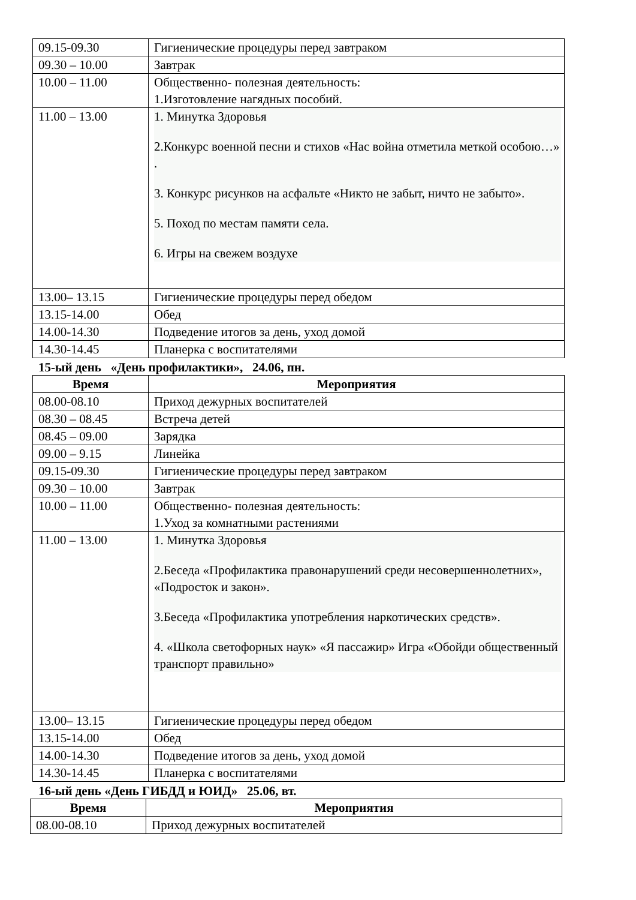| 09.15-09.30 | Гигиенические процедуры перед завтраком |
| 09.30 – 10.00 | Завтрак |
| 10.00 – 11.00 | Общественно- полезная деятельность: 1.Изготовление нагядных пособий. |
| 11.00 – 13.00 | 1. Минутка Здоровья 2.Конкурс военной песни и стихов «Нас война отметила меткой особою…» . 3. Конкурс рисунков на асфальте «Никто не забыт, ничто не забыто». 5. Поход по местам памяти села. 6. Игры на свежем воздухе |
| 13.00– 13.15 | Гигиенические процедуры перед обедом |
| 13.15-14.00 | Обед |
| 14.00-14.30 | Подведение итогов за день, уход домой |
| 14.30-14.45 | Планерка с воспитателями |
15-ый день «День профилактики», 24.06, пн.
| Время | Мероприятия |
| --- | --- |
| 08.00-08.10 | Приход дежурных воспитателей |
| 08.30 – 08.45 | Встреча детей |
| 08.45 – 09.00 | Зарядка |
| 09.00 – 9.15 | Линейка |
| 09.15-09.30 | Гигиенические процедуры перед завтраком |
| 09.30 – 10.00 | Завтрак |
| 10.00 – 11.00 | Общественно- полезная деятельность: 1.Уход за комнатными растениями |
| 11.00 – 13.00 | 1. Минутка Здоровья 2.Беседа «Профилактика правонарушений среди несовершеннолетних», «Подросток и закон». 3.Беседа «Профилактика употребления наркотических средств». 4. «Школа светофорных наук» «Я пассажир» Игра «Обойди общественный транспорт правильно» |
| 13.00– 13.15 | Гигиенические процедуры перед обедом |
| 13.15-14.00 | Обед |
| 14.00-14.30 | Подведение итогов за день, уход домой |
| 14.30-14.45 | Планерка с воспитателями |
16-ый день «День ГИБДД и ЮИД» 25.06, вт.
| Время | Мероприятия |
| --- | --- |
| 08.00-08.10 | Приход дежурных воспитателей |